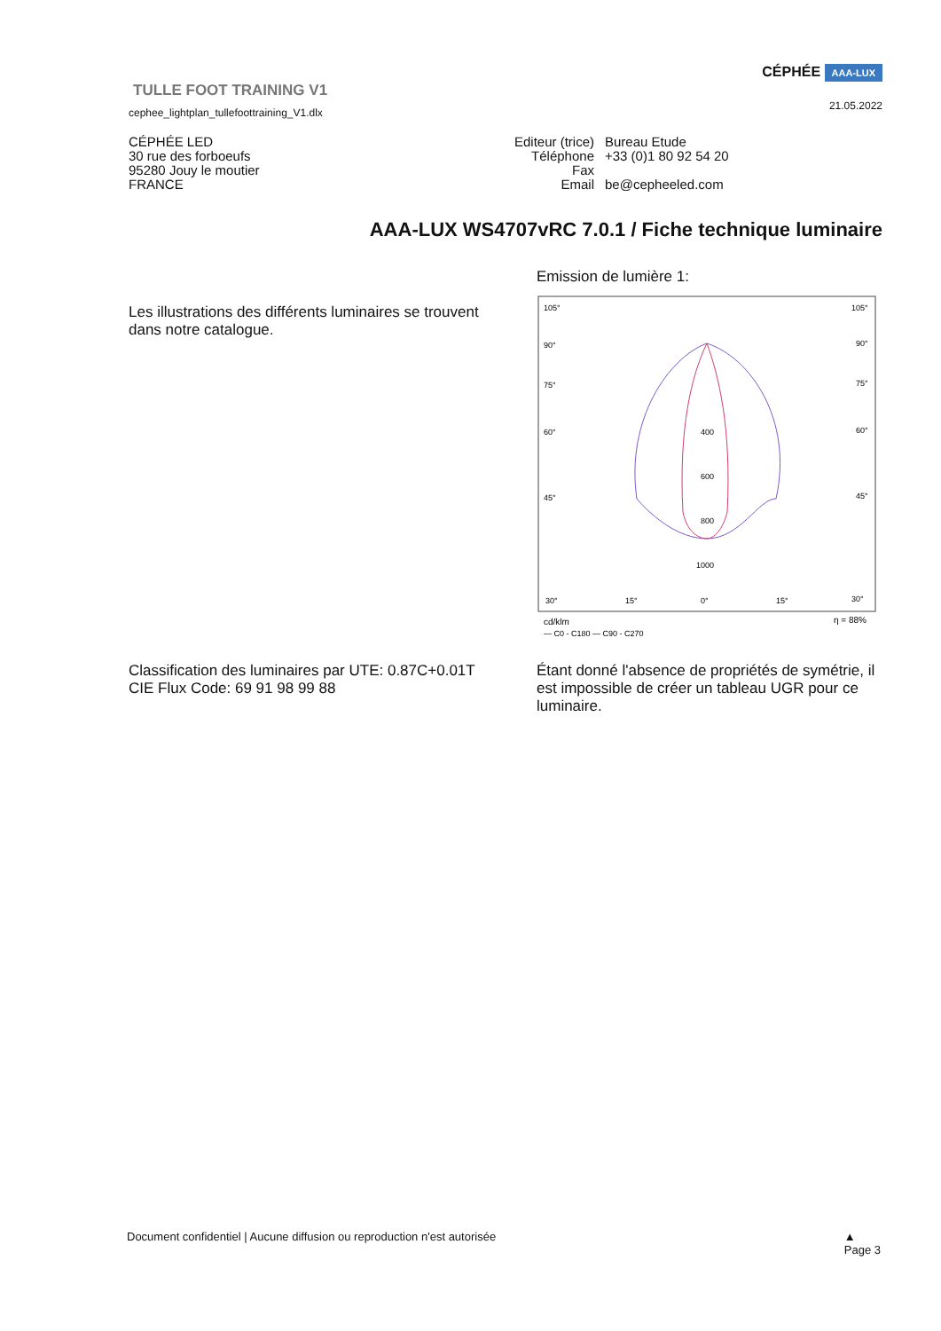TULLE FOOT TRAINING V1
cephee_lightplan_tullefoottraining_V1.dlx
CÉPHÉE AAA-LUX
21.05.2022
CÉPHÉE LED
30 rue des forboeufs
95280 Jouy le moutier
FRANCE
Editeur (trice) Bureau Etude
Téléphone +33 (0)1 80 92 54 20
Fax
Email be@cepheeled.com
AAA-LUX WS4707vRC 7.0.1 / Fiche technique luminaire
Les illustrations des différents luminaires se trouvent dans notre catalogue.
Emission de lumière 1:
105°
105°
90°
90°
75°
75°
60°
60°
45°
45°
30°
15°
0°
15°
30°
400
600
800
1000
cd/klm
η = 88%
— C0 - C180 — C90 - C270
Classification des luminaires par UTE: 0.87C+0.01T
CIE Flux Code: 69 91 98 99 88
Étant donné l'absence de propriétés de symétrie, il est impossible de créer un tableau UGR pour ce luminaire.
Document confidentiel | Aucune diffusion ou reproduction n'est autorisée ▲
Page 3